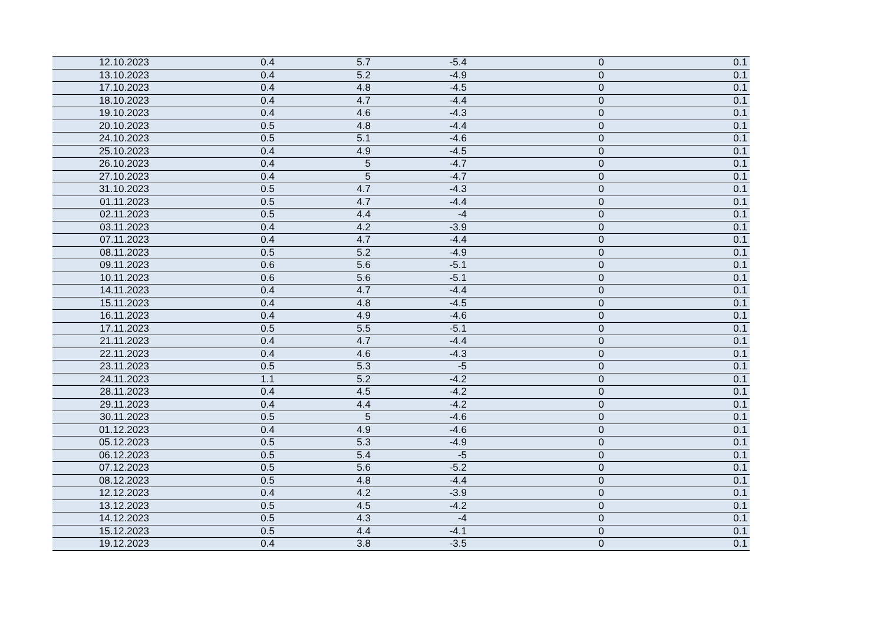| 12.10.2023 | 0.4 | 5.7 | -5.4 | 0 | 0.1 |
| 13.10.2023 | 0.4 | 5.2 | -4.9 | 0 | 0.1 |
| 17.10.2023 | 0.4 | 4.8 | -4.5 | 0 | 0.1 |
| 18.10.2023 | 0.4 | 4.7 | -4.4 | 0 | 0.1 |
| 19.10.2023 | 0.4 | 4.6 | -4.3 | 0 | 0.1 |
| 20.10.2023 | 0.5 | 4.8 | -4.4 | 0 | 0.1 |
| 24.10.2023 | 0.5 | 5.1 | -4.6 | 0 | 0.1 |
| 25.10.2023 | 0.4 | 4.9 | -4.5 | 0 | 0.1 |
| 26.10.2023 | 0.4 | 5 | -4.7 | 0 | 0.1 |
| 27.10.2023 | 0.4 | 5 | -4.7 | 0 | 0.1 |
| 31.10.2023 | 0.5 | 4.7 | -4.3 | 0 | 0.1 |
| 01.11.2023 | 0.5 | 4.7 | -4.4 | 0 | 0.1 |
| 02.11.2023 | 0.5 | 4.4 | -4 | 0 | 0.1 |
| 03.11.2023 | 0.4 | 4.2 | -3.9 | 0 | 0.1 |
| 07.11.2023 | 0.4 | 4.7 | -4.4 | 0 | 0.1 |
| 08.11.2023 | 0.5 | 5.2 | -4.9 | 0 | 0.1 |
| 09.11.2023 | 0.6 | 5.6 | -5.1 | 0 | 0.1 |
| 10.11.2023 | 0.6 | 5.6 | -5.1 | 0 | 0.1 |
| 14.11.2023 | 0.4 | 4.7 | -4.4 | 0 | 0.1 |
| 15.11.2023 | 0.4 | 4.8 | -4.5 | 0 | 0.1 |
| 16.11.2023 | 0.4 | 4.9 | -4.6 | 0 | 0.1 |
| 17.11.2023 | 0.5 | 5.5 | -5.1 | 0 | 0.1 |
| 21.11.2023 | 0.4 | 4.7 | -4.4 | 0 | 0.1 |
| 22.11.2023 | 0.4 | 4.6 | -4.3 | 0 | 0.1 |
| 23.11.2023 | 0.5 | 5.3 | -5 | 0 | 0.1 |
| 24.11.2023 | 1.1 | 5.2 | -4.2 | 0 | 0.1 |
| 28.11.2023 | 0.4 | 4.5 | -4.2 | 0 | 0.1 |
| 29.11.2023 | 0.4 | 4.4 | -4.2 | 0 | 0.1 |
| 30.11.2023 | 0.5 | 5 | -4.6 | 0 | 0.1 |
| 01.12.2023 | 0.4 | 4.9 | -4.6 | 0 | 0.1 |
| 05.12.2023 | 0.5 | 5.3 | -4.9 | 0 | 0.1 |
| 06.12.2023 | 0.5 | 5.4 | -5 | 0 | 0.1 |
| 07.12.2023 | 0.5 | 5.6 | -5.2 | 0 | 0.1 |
| 08.12.2023 | 0.5 | 4.8 | -4.4 | 0 | 0.1 |
| 12.12.2023 | 0.4 | 4.2 | -3.9 | 0 | 0.1 |
| 13.12.2023 | 0.5 | 4.5 | -4.2 | 0 | 0.1 |
| 14.12.2023 | 0.5 | 4.3 | -4 | 0 | 0.1 |
| 15.12.2023 | 0.5 | 4.4 | -4.1 | 0 | 0.1 |
| 19.12.2023 | 0.4 | 3.8 | -3.5 | 0 | 0.1 |